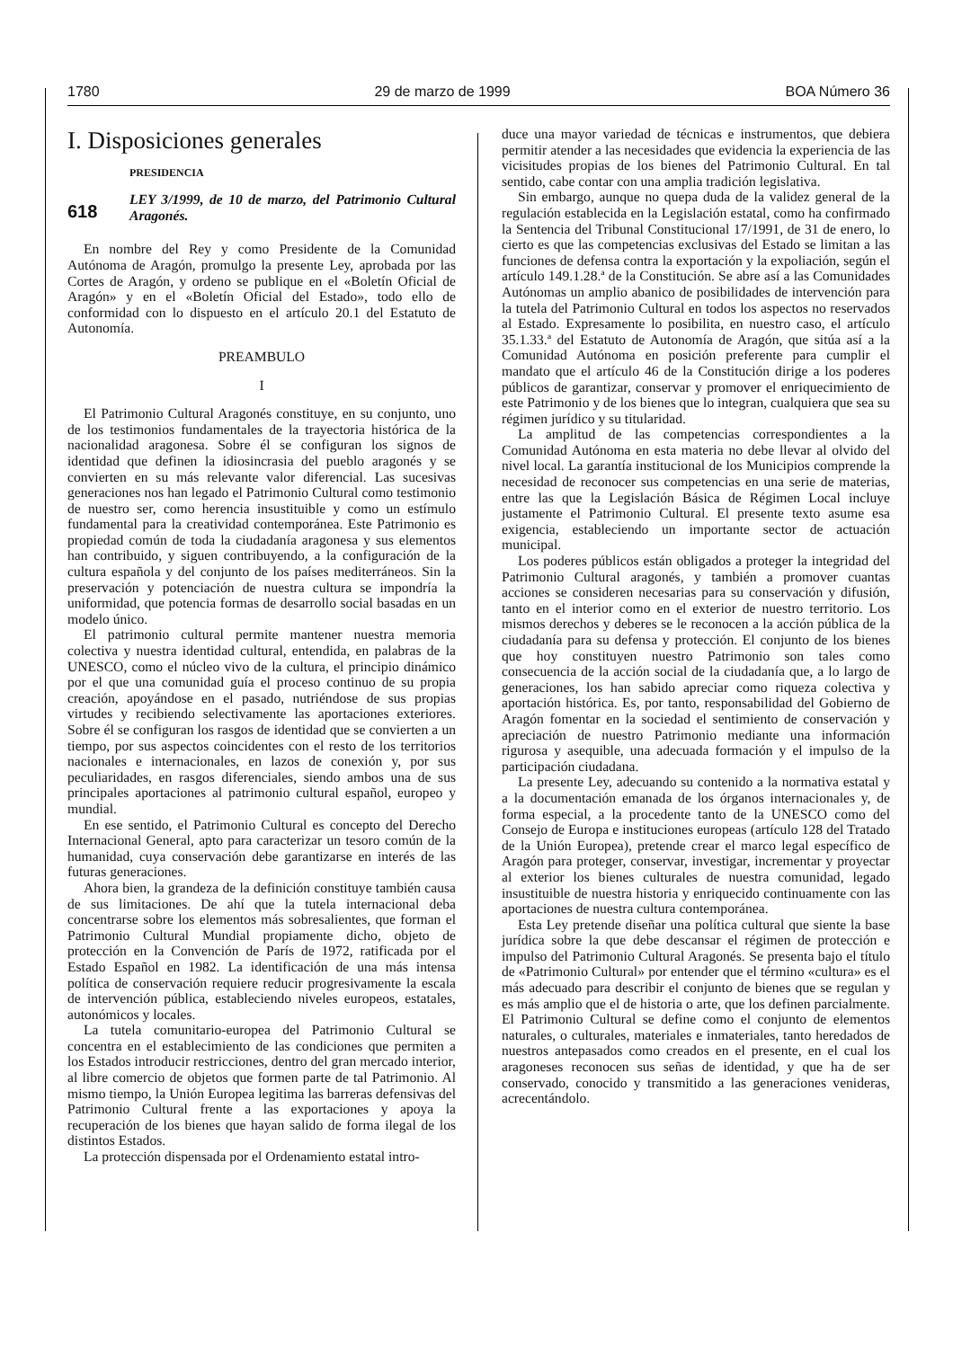1780 29 de marzo de 1999 BOA Número 36
I. Disposiciones generales
PRESIDENCIA
618
LEY 3/1999, de 10 de marzo, del Patrimonio Cultural Aragonés.
En nombre del Rey y como Presidente de la Comunidad Autónoma de Aragón, promulgo la presente Ley, aprobada por las Cortes de Aragón, y ordeno se publique en el «Boletín Oficial de Aragón» y en el «Boletín Oficial del Estado», todo ello de conformidad con lo dispuesto en el artículo 20.1 del Estatuto de Autonomía.
PREAMBULO
I
El Patrimonio Cultural Aragonés constituye, en su conjunto, uno de los testimonios fundamentales de la trayectoria histórica de la nacionalidad aragonesa. Sobre él se configuran los signos de identidad que definen la idiosincrasia del pueblo aragonés y se convierten en su más relevante valor diferencial. Las sucesivas generaciones nos han legado el Patrimonio Cultural como testimonio de nuestro ser, como herencia insustituible y como un estímulo fundamental para la creatividad contemporánea. Este Patrimonio es propiedad común de toda la ciudadanía aragonesa y sus elementos han contribuido, y siguen contribuyendo, a la configuración de la cultura española y del conjunto de los países mediterráneos. Sin la preservación y potenciación de nuestra cultura se impondría la uniformidad, que potencia formas de desarrollo social basadas en un modelo único.
El patrimonio cultural permite mantener nuestra memoria colectiva y nuestra identidad cultural, entendida, en palabras de la UNESCO, como el núcleo vivo de la cultura, el principio dinámico por el que una comunidad guía el proceso continuo de su propia creación, apoyándose en el pasado, nutriéndose de sus propias virtudes y recibiendo selectivamente las aportaciones exteriores. Sobre él se configuran los rasgos de identidad que se convierten a un tiempo, por sus aspectos coincidentes con el resto de los territorios nacionales e internacionales, en lazos de conexión y, por sus peculiaridades, en rasgos diferenciales, siendo ambos una de sus principales aportaciones al patrimonio cultural español, europeo y mundial.
En ese sentido, el Patrimonio Cultural es concepto del Derecho Internacional General, apto para caracterizar un tesoro común de la humanidad, cuya conservación debe garantizarse en interés de las futuras generaciones.
Ahora bien, la grandeza de la definición constituye también causa de sus limitaciones. De ahí que la tutela internacional deba concentrarse sobre los elementos más sobresalientes, que forman el Patrimonio Cultural Mundial propiamente dicho, objeto de protección en la Convención de París de 1972, ratificada por el Estado Español en 1982. La identificación de una más intensa política de conservación requiere reducir progresivamente la escala de intervención pública, estableciendo niveles europeos, estatales, autonómicos y locales.
La tutela comunitario-europea del Patrimonio Cultural se concentra en el establecimiento de las condiciones que permiten a los Estados introducir restricciones, dentro del gran mercado interior, al libre comercio de objetos que formen parte de tal Patrimonio. Al mismo tiempo, la Unión Europea legitima las barreras defensivas del Patrimonio Cultural frente a las exportaciones y apoya la recuperación de los bienes que hayan salido de forma ilegal de los distintos Estados.
La protección dispensada por el Ordenamiento estatal intro-
duce una mayor variedad de técnicas e instrumentos, que debiera permitir atender a las necesidades que evidencia la experiencia de las vicisitudes propias de los bienes del Patrimonio Cultural. En tal sentido, cabe contar con una amplia tradición legislativa.
Sin embargo, aunque no quepa duda de la validez general de la regulación establecida en la Legislación estatal, como ha confirmado la Sentencia del Tribunal Constitucional 17/1991, de 31 de enero, lo cierto es que las competencias exclusivas del Estado se limitan a las funciones de defensa contra la exportación y la expoliación, según el artículo 149.1.28.ª de la Constitución. Se abre así a las Comunidades Autónomas un amplio abanico de posibilidades de intervención para la tutela del Patrimonio Cultural en todos los aspectos no reservados al Estado. Expresamente lo posibilita, en nuestro caso, el artículo 35.1.33.ª del Estatuto de Autonomía de Aragón, que sitúa así a la Comunidad Autónoma en posición preferente para cumplir el mandato que el artículo 46 de la Constitución dirige a los poderes públicos de garantizar, conservar y promover el enriquecimiento de este Patrimonio y de los bienes que lo integran, cualquiera que sea su régimen jurídico y su titularidad.
La amplitud de las competencias correspondientes a la Comunidad Autónoma en esta materia no debe llevar al olvido del nivel local. La garantía institucional de los Municipios comprende la necesidad de reconocer sus competencias en una serie de materias, entre las que la Legislación Básica de Régimen Local incluye justamente el Patrimonio Cultural. El presente texto asume esa exigencia, estableciendo un importante sector de actuación municipal.
Los poderes públicos están obligados a proteger la integridad del Patrimonio Cultural aragonés, y también a promover cuantas acciones se consideren necesarias para su conservación y difusión, tanto en el interior como en el exterior de nuestro territorio. Los mismos derechos y deberes se le reconocen a la acción pública de la ciudadanía para su defensa y protección. El conjunto de los bienes que hoy constituyen nuestro Patrimonio son tales como consecuencia de la acción social de la ciudadanía que, a lo largo de generaciones, los han sabido apreciar como riqueza colectiva y aportación histórica. Es, por tanto, responsabilidad del Gobierno de Aragón fomentar en la sociedad el sentimiento de conservación y apreciación de nuestro Patrimonio mediante una información rigurosa y asequible, una adecuada formación y el impulso de la participación ciudadana.
La presente Ley, adecuando su contenido a la normativa estatal y a la documentación emanada de los órganos internacionales y, de forma especial, a la procedente tanto de la UNESCO como del Consejo de Europa e instituciones europeas (artículo 128 del Tratado de la Unión Europea), pretende crear el marco legal específico de Aragón para proteger, conservar, investigar, incrementar y proyectar al exterior los bienes culturales de nuestra comunidad, legado insustituible de nuestra historia y enriquecido continuamente con las aportaciones de nuestra cultura contemporánea.
Esta Ley pretende diseñar una política cultural que siente la base jurídica sobre la que debe descansar el régimen de protección e impulso del Patrimonio Cultural Aragonés. Se presenta bajo el título de «Patrimonio Cultural» por entender que el término «cultura» es el más adecuado para describir el conjunto de bienes que se regulan y es más amplio que el de historia o arte, que los definen parcialmente. El Patrimonio Cultural se define como el conjunto de elementos naturales, o culturales, materiales e inmateriales, tanto heredados de nuestros antepasados como creados en el presente, en el cual los aragoneses reconocen sus señas de identidad, y que ha de ser conservado, conocido y transmitido a las generaciones venideras, acrecentándolo.